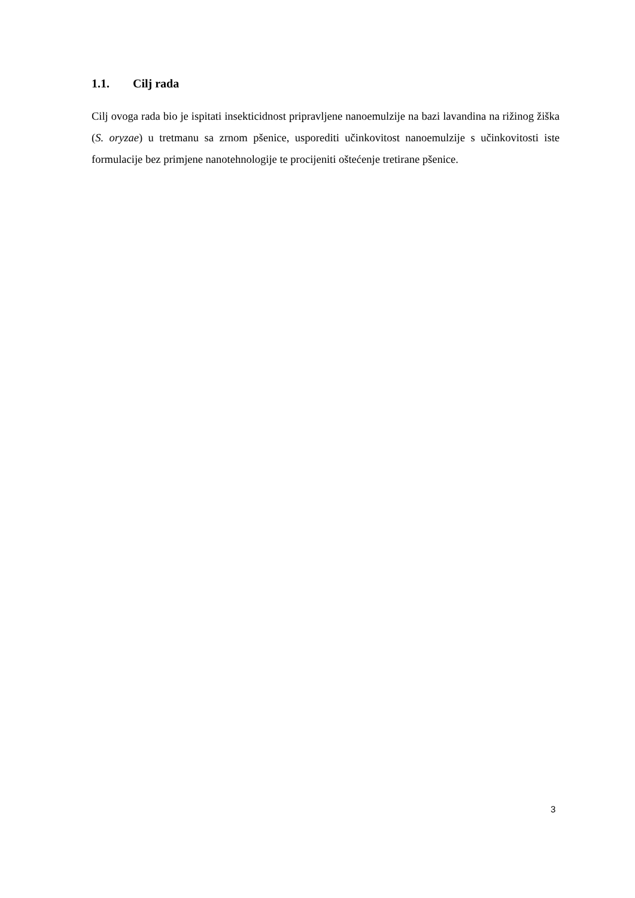1.1. Cilj rada
Cilj ovoga rada bio je ispitati insekticidnost pripravljene nanoemulzije na bazi lavandina na rižinog žiška (S. oryzae) u tretmanu sa zrnom pšenice, usporediti učinkovitost nanoemulzije s učinkovitosti iste formulacije bez primjene nanotehnologije te procijeniti oštećenje tretirane pšenice.
3